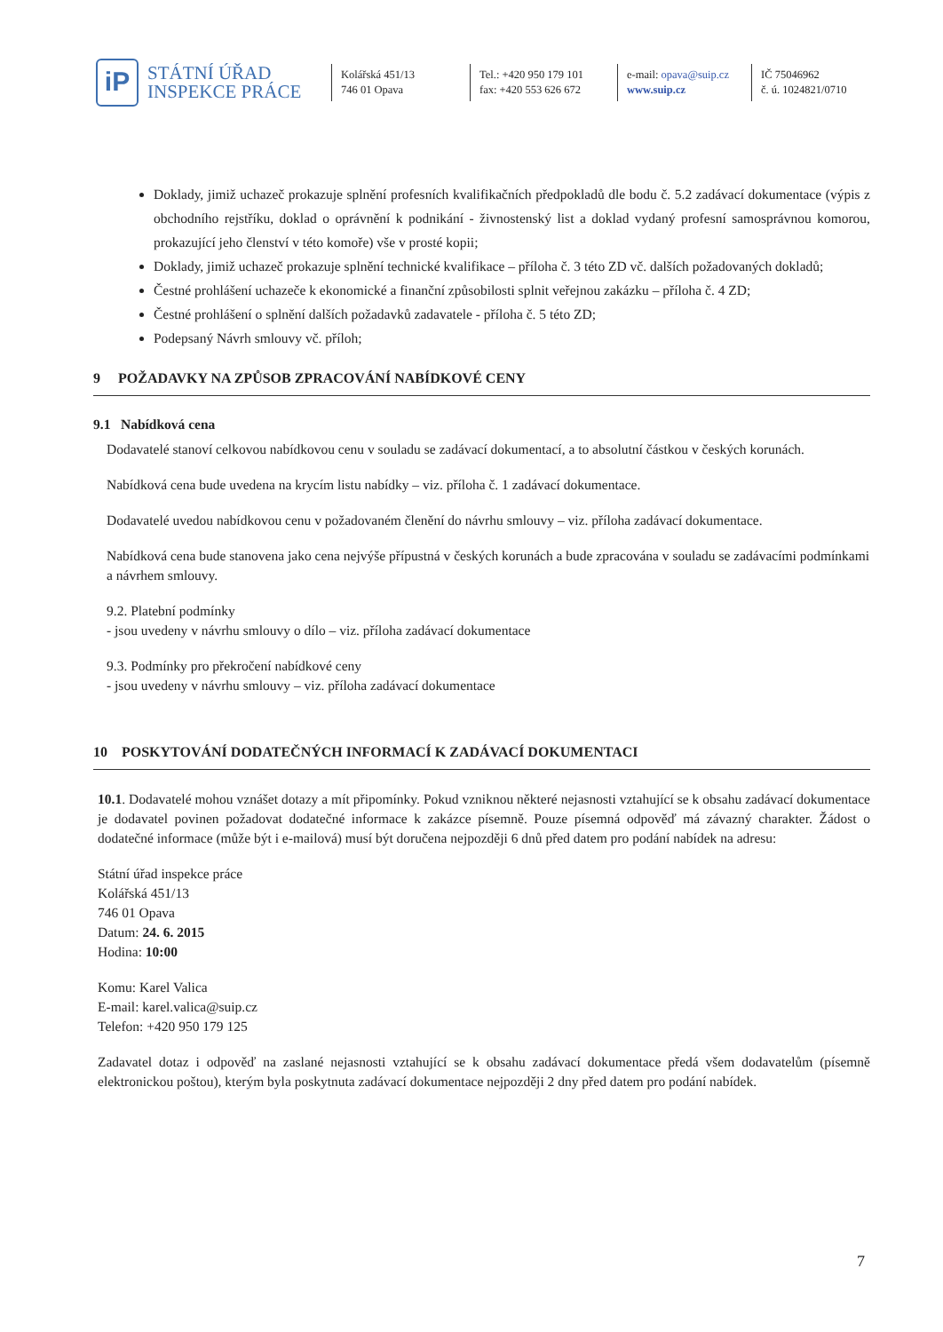iP
STÁTNÍ ÚŘAD
INSPEKCE PRÁCE
Kolářská 451/13
746 01 Opava
Tel.: +420 950 179 101
fax: +420 553 626 672
e-mail: opava@suip.cz
www.suip.cz
IČ 75046962
č. ú. 1024821/0710
Doklady, jimiž uchazeč prokazuje splnění profesních kvalifikačních předpokladů dle bodu č. 5.2 zadávací dokumentace (výpis z obchodního rejstříku, doklad o oprávnění k podnikání - živnostenský list a doklad vydaný profesní samosprávnou komorou, prokazující jeho členství v této komoře) vše v prosté kopii;
Doklady, jimiž uchazeč prokazuje splnění technické kvalifikace – příloha č. 3 této ZD vč. dalších požadovaných dokladů;
Čestné prohlášení uchazeče k ekonomické a finanční způsobilosti splnit veřejnou zakázku – příloha č. 4 ZD;
Čestné prohlášení o splnění dalších požadavků zadavatele - příloha č. 5 této ZD;
Podepsaný Návrh smlouvy vč. příloh;
9 POŽADAVKY NA ZPŮSOB ZPRACOVÁNÍ NABÍDKOVÉ CENY
9.1 Nabídková cena
Dodavatelé stanoví celkovou nabídkovou cenu v souladu se zadávací dokumentací, a to absolutní částkou v českých korunách.
Nabídková cena bude uvedena na krycím listu nabídky – viz. příloha č. 1 zadávací dokumentace.
Dodavatelé uvedou nabídkovou cenu v požadovaném členění do návrhu smlouvy – viz. příloha zadávací dokumentace.
Nabídková cena bude stanovena jako cena nejvýše přípustná v českých korunách a bude zpracována v souladu se zadávacími podmínkami a návrhem smlouvy.
9.2. Platební podmínky
- jsou uvedeny v návrhu smlouvy o dílo – viz. příloha zadávací dokumentace
9.3. Podmínky pro překročení nabídkové ceny
- jsou uvedeny v návrhu smlouvy – viz. příloha zadávací dokumentace
10 POSKYTOVÁNÍ DODATEČNÝCH INFORMACÍ K ZADÁVACÍ DOKUMENTACI
10.1. Dodavatelé mohou vznášet dotazy a mít připomínky. Pokud vzniknou některé nejasnosti vztahující se k obsahu zadávací dokumentace je dodavatel povinen požadovat dodatečné informace k zakázce písemně. Pouze písemná odpověď má závazný charakter. Žádost o dodatečné informace (může být i e-mailová) musí být doručena nejpozději 6 dnů před datem pro podání nabídek na adresu:
Státní úřad inspekce práce
Kolářská 451/13
746 01 Opava
Datum: 24. 6. 2015
Hodina: 10:00
Komu: Karel Valica
E-mail: karel.valica@suip.cz
Telefon: +420 950 179 125
Zadavatel dotaz i odpověď na zaslané nejasnosti vztahující se k obsahu zadávací dokumentace předá všem dodavatelům (písemně elektronickou poštou), kterým byla poskytnuta zadávací dokumentace nejpozději 2 dny před datem pro podání nabídek.
7